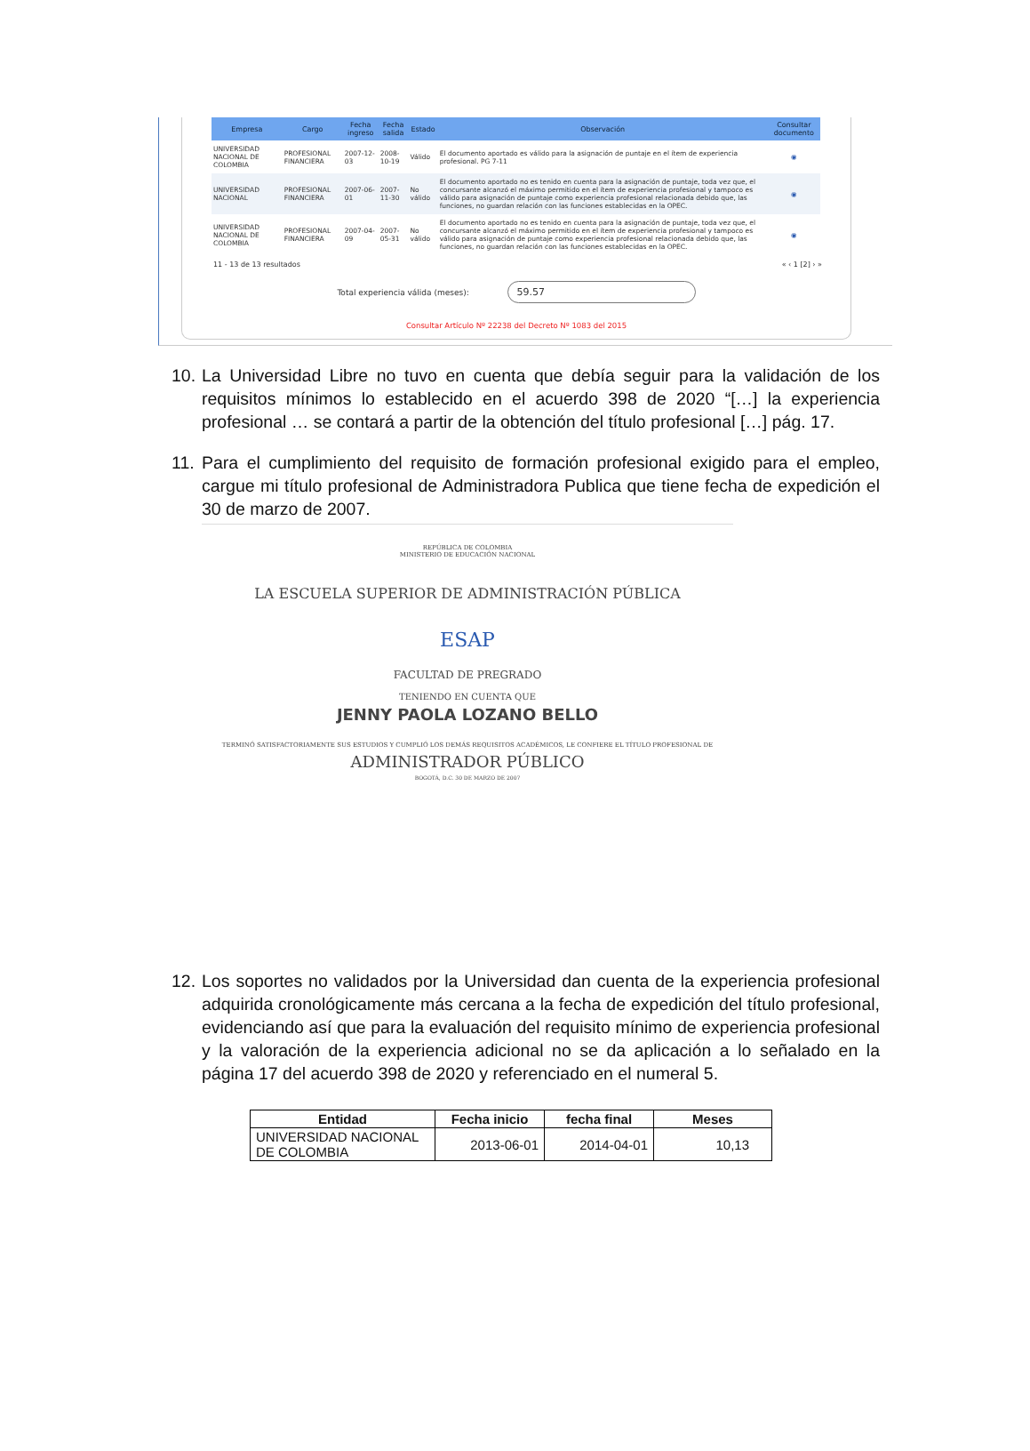| Empresa | Cargo | Fecha ingreso | Fecha salida | Estado | Observación | Consultar documento |
| --- | --- | --- | --- | --- | --- | --- |
| UNIVERSIDAD NACIONAL DE COLOMBIA | PROFESIONAL FINANCIERA | 2007-12-03 | 2008-10-19 | Válido | El documento aportado es válido para la asignación de puntaje en el ítem de experiencia profesional. PG 7-11 | ◉ |
| UNIVERSIDAD NACIONAL | PROFESIONAL FINANCIERA | 2007-06-01 | 2007-11-30 | No válido | El documento aportado no es tenido en cuenta para la asignación de puntaje, toda vez que, el concursante alcanzó el máximo permitido en el ítem de experiencia profesional y tampoco es válido para asignación de puntaje como experiencia profesional relacionada debido que, las funciones, no guardan relación con las funciones establecidas en la OPEC. | ◉ |
| UNIVERSIDAD NACIONAL DE COLOMBIA | PROFESIONAL FINANCIERA | 2007-04-09 | 2007-05-31 | No válido | El documento aportado no es tenido en cuenta para la asignación de puntaje, toda vez que, el concursante alcanzó el máximo permitido en el ítem de experiencia profesional y tampoco es válido para asignación de puntaje como experiencia profesional relacionada debido que, las funciones, no guardan relación con las funciones establecidas en la OPEC. | ◉ |
11 - 13 de 13 resultados « ‹ 1 [2] › »
Total experiencia válida (meses): 59.57
Consultar Artículo Nº 22238 del Decreto Nº 1083 del 2015
10. La Universidad Libre no tuvo en cuenta que debía seguir para la validación de los requisitos mínimos lo establecido en el acuerdo 398 de 2020 “[…] la experiencia profesional … se contará a partir de la obtención del título profesional […] pág. 17.
11. Para el cumplimiento del requisito de formación profesional exigido para el empleo, cargue mi título profesional de Administradora Publica que tiene fecha de expedición el 30 de marzo de 2007.
REPÚBLICA DE COLOMBIA
MINISTERIO DE EDUCACIÓN NACIONAL
LA ESCUELA SUPERIOR DE ADMINISTRACIÓN PÚBLICA
ESAP
FACULTAD DE PREGRADO
TENIENDO EN CUENTA QUE
JENNY PAOLA LOZANO BELLO
TERMINÓ SATISFACTORIAMENTE SUS ESTUDIOS Y CUMPLIÓ LOS DEMÁS REQUISITOS ACADÉMICOS, LE CONFIERE EL TÍTULO PROFESIONAL DE
ADMINISTRADOR PÚBLICO
BOGOTÁ, D.C. 30 DE MARZO DE 2007
12. Los soportes no validados por la Universidad dan cuenta de la experiencia profesional adquirida cronológicamente más cercana a la fecha de expedición del título profesional, evidenciando así que para la evaluación del requisito mínimo de experiencia profesional y la valoración de la experiencia adicional no se da aplicación a lo señalado en la página 17 del acuerdo 398 de 2020 y referenciado en el numeral 5.
| Entidad | Fecha inicio | fecha final | Meses |
| --- | --- | --- | --- |
| UNIVERSIDAD NACIONAL DE COLOMBIA | 2013-06-01 | 2014-04-01 | 10,13 |